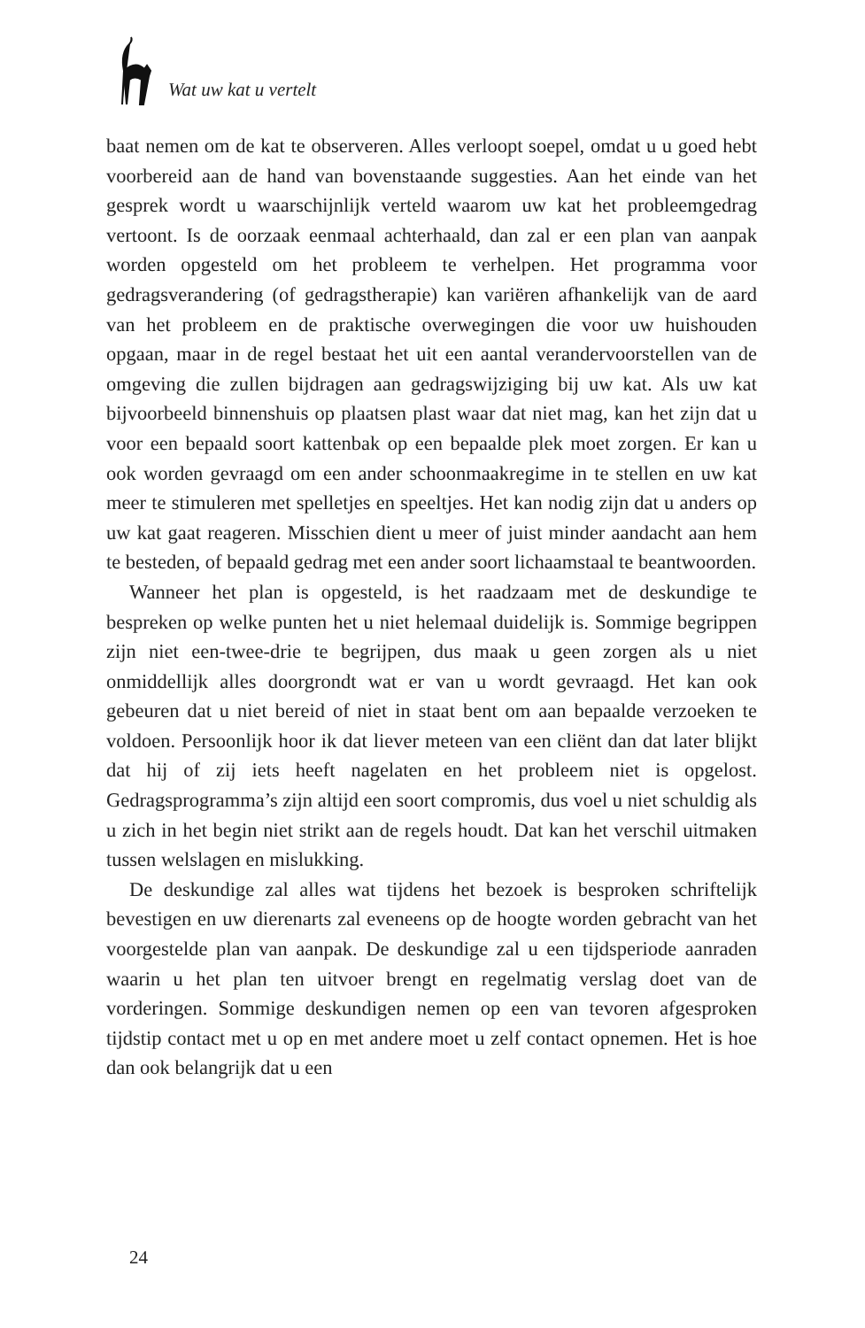Wat uw kat u vertelt
baat nemen om de kat te observeren. Alles verloopt soepel, omdat u u goed hebt voorbereid aan de hand van bovenstaande suggesties. Aan het einde van het gesprek wordt u waarschijnlijk verteld waarom uw kat het probleemgedrag vertoont. Is de oorzaak eenmaal achterhaald, dan zal er een plan van aanpak worden opgesteld om het probleem te verhelpen. Het programma voor gedragsverandering (of gedragstherapie) kan variëren afhankelijk van de aard van het probleem en de praktische overwegingen die voor uw huishouden opgaan, maar in de regel bestaat het uit een aantal verandervoorstellen van de omgeving die zullen bijdragen aan gedragswijziging bij uw kat. Als uw kat bijvoorbeeld binnenshuis op plaatsen plast waar dat niet mag, kan het zijn dat u voor een bepaald soort kattenbak op een bepaalde plek moet zorgen. Er kan u ook worden gevraagd om een ander schoonmaakregime in te stellen en uw kat meer te stimuleren met spelletjes en speeltjes. Het kan nodig zijn dat u anders op uw kat gaat reageren. Misschien dient u meer of juist minder aandacht aan hem te besteden, of bepaald gedrag met een ander soort lichaamstaal te beantwoorden.
Wanneer het plan is opgesteld, is het raadzaam met de deskundige te bespreken op welke punten het u niet helemaal duidelijk is. Sommige begrippen zijn niet een-twee-drie te begrijpen, dus maak u geen zorgen als u niet onmiddellijk alles doorgrondt wat er van u wordt gevraagd. Het kan ook gebeuren dat u niet bereid of niet in staat bent om aan bepaalde verzoeken te voldoen. Persoonlijk hoor ik dat liever meteen van een cliënt dan dat later blijkt dat hij of zij iets heeft nagelaten en het probleem niet is opgelost. Gedragsprogramma’s zijn altijd een soort compromis, dus voel u niet schuldig als u zich in het begin niet strikt aan de regels houdt. Dat kan het verschil uitmaken tussen welslagen en mislukking.
De deskundige zal alles wat tijdens het bezoek is besproken schriftelijk bevestigen en uw dierenarts zal eveneens op de hoogte worden gebracht van het voorgestelde plan van aanpak. De deskundige zal u een tijdsperiode aanraden waarin u het plan ten uitvoer brengt en regelmatig verslag doet van de vorderingen. Sommige deskundigen nemen op een van tevoren afgesproken tijdstip contact met u op en met andere moet u zelf contact opnemen. Het is hoe dan ook belangrijk dat u een
24